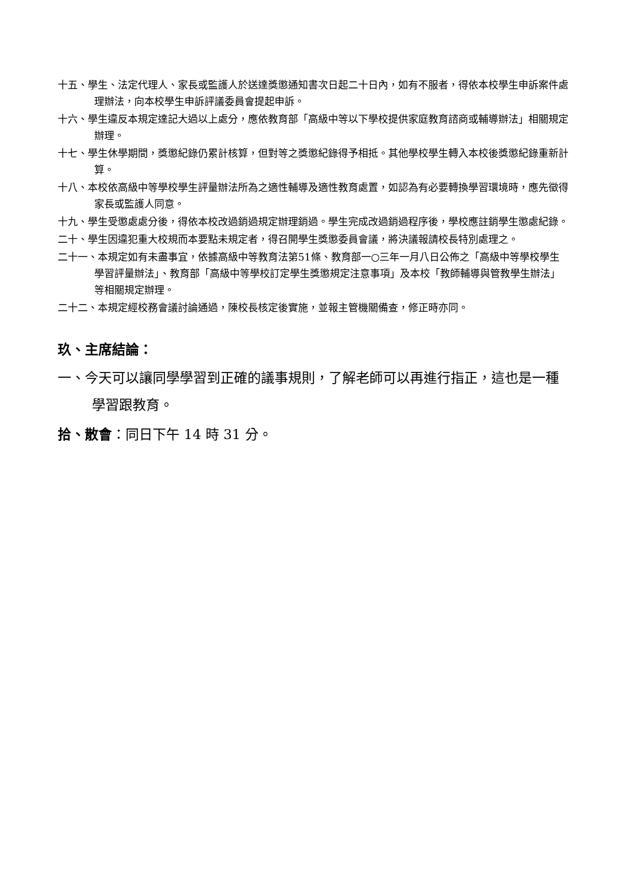十五、學生、法定代理人、家長或監護人於送達獎懲通知書次日起二十日內，如有不服者，得依本校學生申訴案件處理辦法，向本校學生申訴評議委員會提起申訴。
十六、學生違反本規定達記大過以上處分，應依教育部「高級中等以下學校提供家庭教育諮商或輔導辦法」相關規定辦理。
十七、學生休學期間，獎懲紀錄仍累計核算，但對等之獎懲紀錄得予相抵。其他學校學生轉入本校後獎懲紀錄重新計算。
十八、本校依高級中等學校學生評量辦法所為之適性輔導及適性教育處置，如認為有必要轉換學習環境時，應先徵得家長或監護人同意。
十九、學生受懲處處分後，得依本校改過銷過規定辦理銷過。學生完成改過銷過程序後，學校應註銷學生懲處紀錄。
二十、學生因違犯重大校規而本要點未規定者，得召開學生獎懲委員會議，將決議報請校長特別處理之。
二十一、本規定如有未盡事宜，依據高級中等教育法第51條、教育部一○三年一月八日公佈之「高級中等學校學生學習評量辦法」、教育部「高級中等學校訂定學生獎懲規定注意事項」及本校「教師輔導與管教學生辦法」等相關規定辦理。
二十二、本規定經校務會議討論通過，陳校長核定後實施，並報主管機關備查，修正時亦同。
玖、主席結論：
一、今天可以讓同學學習到正確的議事規則，了解老師可以再進行指正，這也是一種學習跟教育。
拾、散會：同日下午 14 時 31 分。